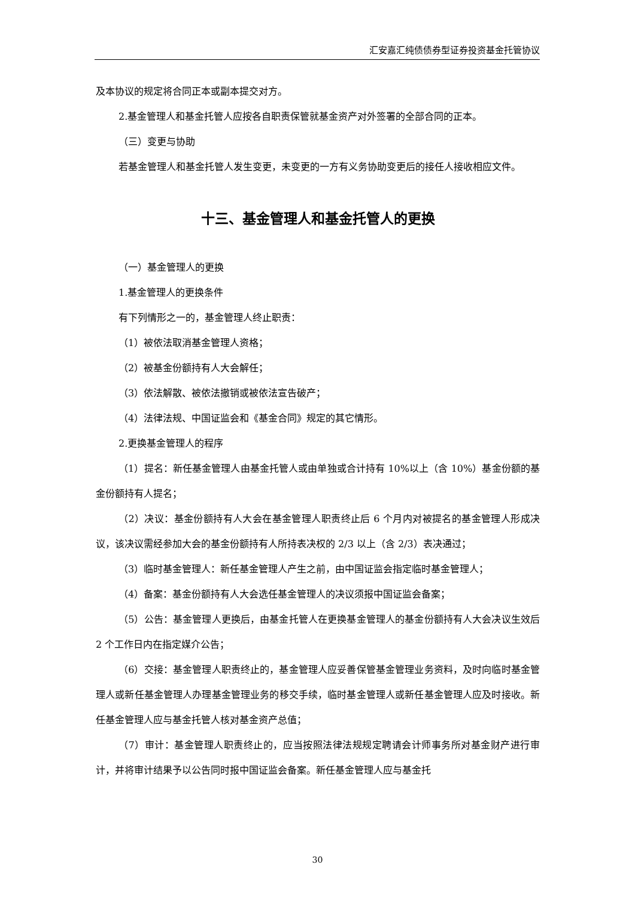汇安嘉汇纯债债券型证券投资基金托管协议
及本协议的规定将合同正本或副本提交对方。
2.基金管理人和基金托管人应按各自职责保管就基金资产对外签署的全部合同的正本。
（三）变更与协助
若基金管理人和基金托管人发生变更，未变更的一方有义务协助变更后的接任人接收相应文件。
十三、基金管理人和基金托管人的更换
（一）基金管理人的更换
1.基金管理人的更换条件
有下列情形之一的，基金管理人终止职责：
（1）被依法取消基金管理人资格；
（2）被基金份额持有人大会解任；
（3）依法解散、被依法撤销或被依法宣告破产；
（4）法律法规、中国证监会和《基金合同》规定的其它情形。
2.更换基金管理人的程序
（1）提名：新任基金管理人由基金托管人或由单独或合计持有 10%以上（含 10%）基金份额的基金份额持有人提名；
（2）决议：基金份额持有人大会在基金管理人职责终止后 6 个月内对被提名的基金管理人形成决议，该决议需经参加大会的基金份额持有人所持表决权的 2/3 以上（含 2/3）表决通过；
（3）临时基金管理人：新任基金管理人产生之前，由中国证监会指定临时基金管理人；
（4）备案：基金份额持有人大会选任基金管理人的决议须报中国证监会备案；
（5）公告：基金管理人更换后，由基金托管人在更换基金管理人的基金份额持有人大会决议生效后 2 个工作日内在指定媒介公告；
（6）交接：基金管理人职责终止的，基金管理人应妥善保管基金管理业务资料，及时向临时基金管理人或新任基金管理人办理基金管理业务的移交手续，临时基金管理人或新任基金管理人应及时接收。新任基金管理人应与基金托管人核对基金资产总值；
（7）审计：基金管理人职责终止的，应当按照法律法规规定聘请会计师事务所对基金财产进行审计，并将审计结果予以公告同时报中国证监会备案。新任基金管理人应与基金托
30